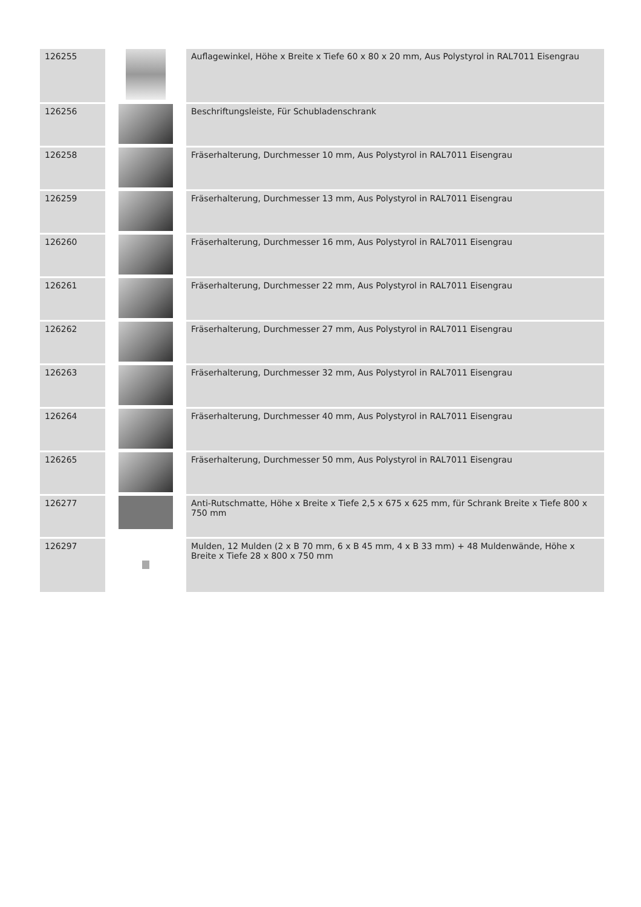| 126255 | | Auflagewinkel, Höhe x Breite x Tiefe 60 x 80 x 20 mm, Aus Polystyrol in RAL7011 Eisengrau |
| 126256 | | Beschriftungsleiste, Für Schubladenschrank |
| 126258 | | Fräserhalterung, Durchmesser 10 mm, Aus Polystyrol in RAL7011 Eisengrau |
| 126259 | | Fräserhalterung, Durchmesser 13 mm, Aus Polystyrol in RAL7011 Eisengrau |
| 126260 | | Fräserhalterung, Durchmesser 16 mm, Aus Polystyrol in RAL7011 Eisengrau |
| 126261 | | Fräserhalterung, Durchmesser 22 mm, Aus Polystyrol in RAL7011 Eisengrau |
| 126262 | | Fräserhalterung, Durchmesser 27 mm, Aus Polystyrol in RAL7011 Eisengrau |
| 126263 | | Fräserhalterung, Durchmesser 32 mm, Aus Polystyrol in RAL7011 Eisengrau |
| 126264 | | Fräserhalterung, Durchmesser 40 mm, Aus Polystyrol in RAL7011 Eisengrau |
| 126265 | | Fräserhalterung, Durchmesser 50 mm, Aus Polystyrol in RAL7011 Eisengrau |
| 126277 | | Anti-Rutschmatte, Höhe x Breite x Tiefe 2,5 x 675 x 625 mm, für Schrank Breite x Tiefe 800 x 750 mm |
| 126297 | | Mulden, 12 Mulden (2 x B 70 mm, 6 x B 45 mm, 4 x B 33 mm) + 48 Muldenwände, Höhe x Breite x Tiefe 28 x 800 x 750 mm |